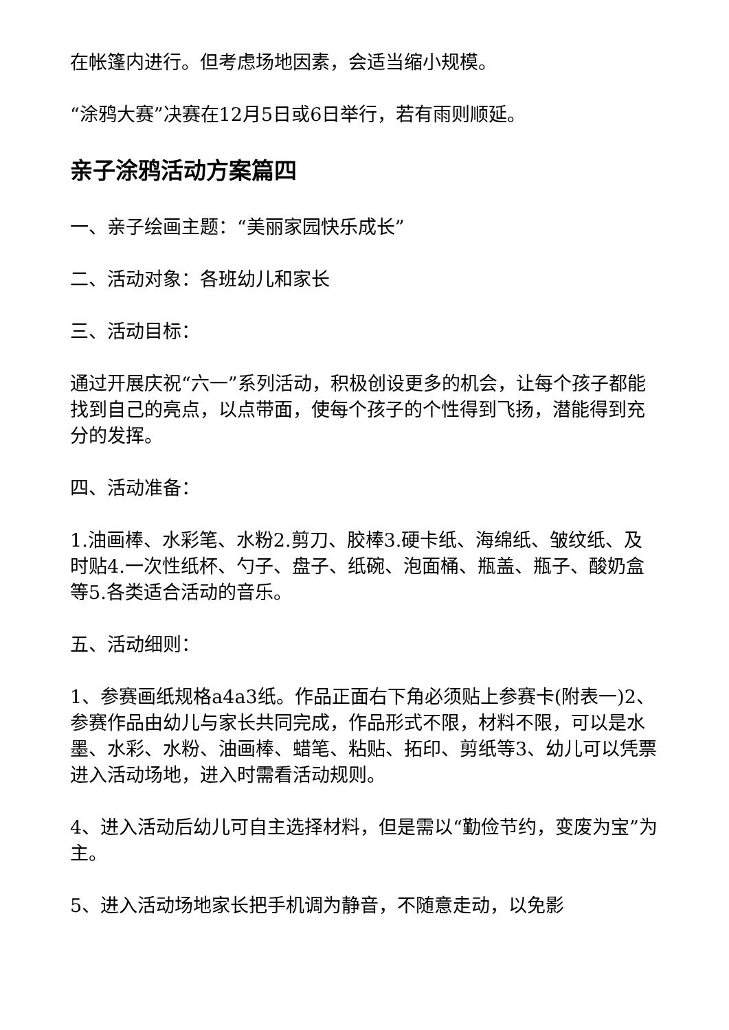在帐篷内进行。但考虑场地因素，会适当缩小规模。
“涂鸦大赛”决赛在12月5日或6日举行，若有雨则顺延。
亲子涂鸦活动方案篇四
一、亲子绘画主题：“美丽家园快乐成长”
二、活动对象：各班幼儿和家长
三、活动目标：
通过开展庆祝“六一”系列活动，积极创设更多的机会，让每个孩子都能找到自己的亮点，以点带面，使每个孩子的个性得到飞扬，潜能得到充分的发挥。
四、活动准备：
1.油画棒、水彩笔、水粉2.剪刀、胶棒3.硬卡纸、海绵纸、皱纹纸、及时贴4.一次性纸杯、勺子、盘子、纸碗、泡面桶、瓶盖、瓶子、酸奶盒等5.各类适合活动的音乐。
五、活动细则：
1、参赛画纸规格a4a3纸。作品正面右下角必须贴上参赛卡(附表一)2、参赛作品由幼儿与家长共同完成，作品形式不限，材料不限，可以是水墨、水彩、水粉、油画棒、蜡笔、粘贴、拓印、剪纸等3、幼儿可以凭票进入活动场地，进入时需看活动规则。
4、进入活动后幼儿可自主选择材料，但是需以“勤俭节约，变废为宝”为主。
5、进入活动场地家长把手机调为静音，不随意走动，以免影